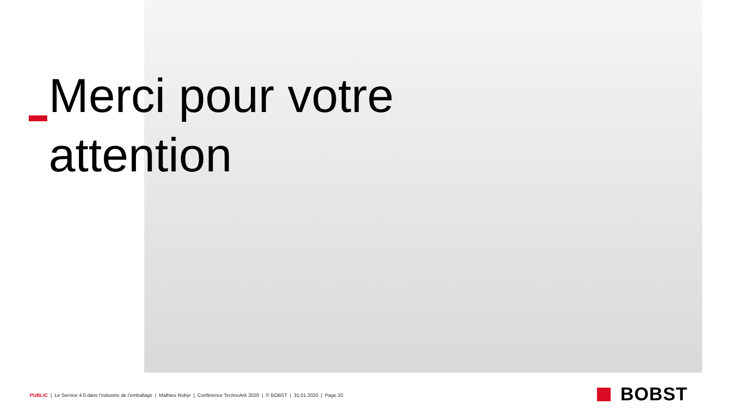Merci pour votre
attention
PUBLIC | Le Service 4.0 dans l’industrie de l’emballage | Mathieu Robyr | Conférence TechnoArk 2020 | © BOBST | 31.01.2020 | Page 20
BOBST